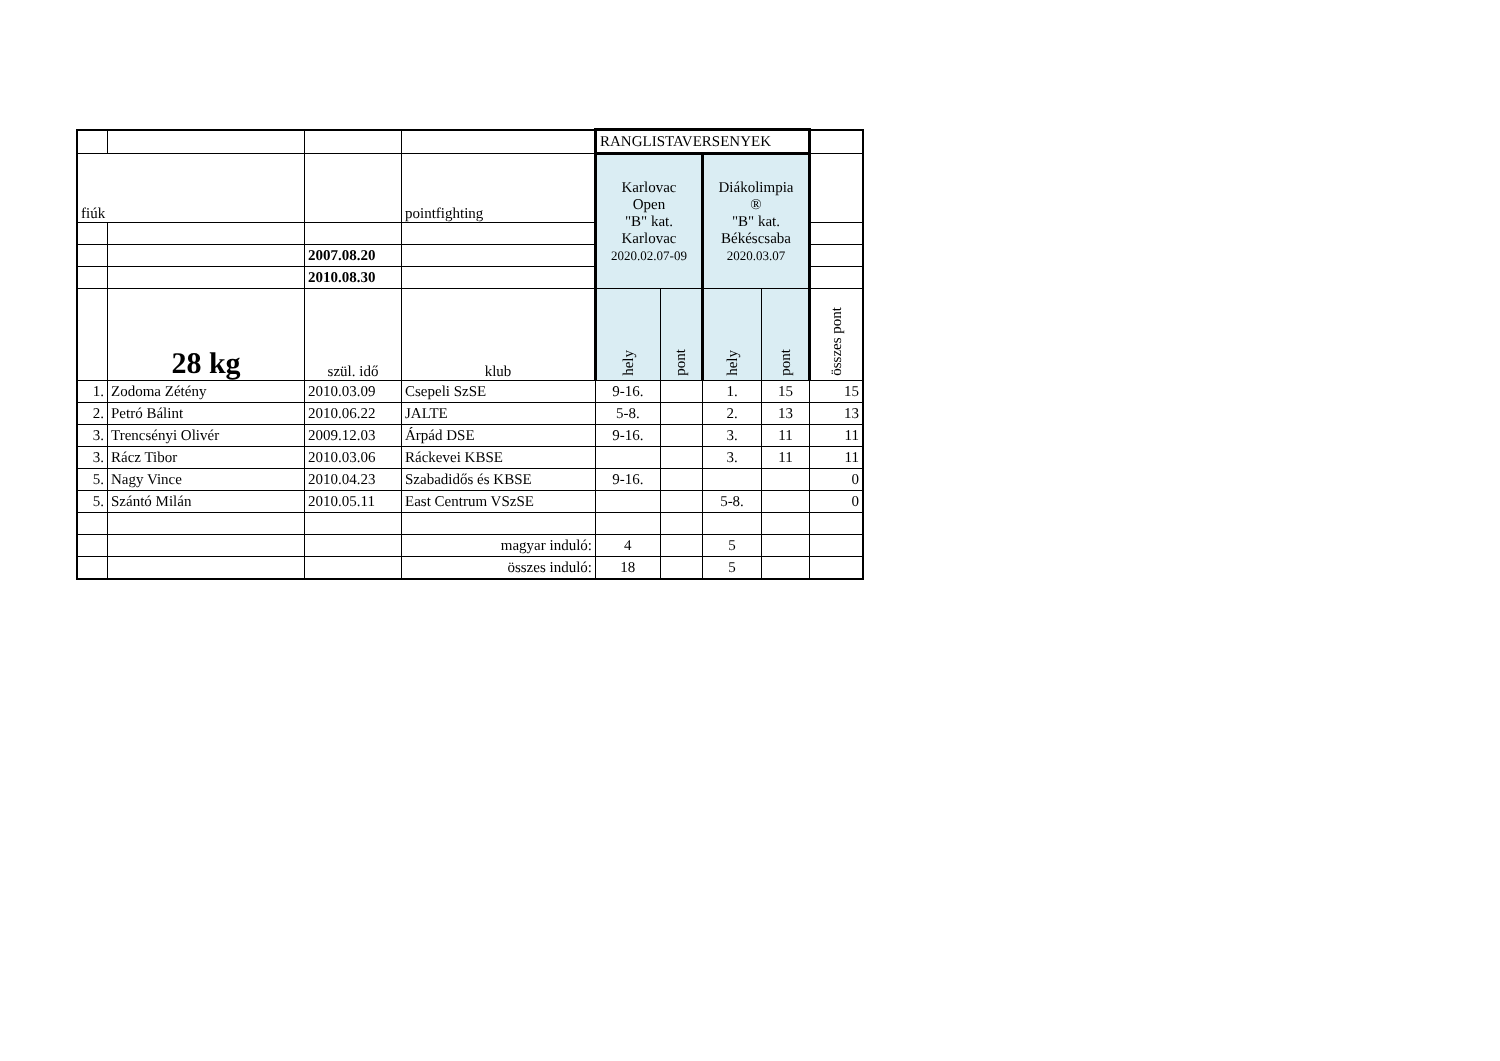| | | | | RANGLISTAVERSENYEK | | | | |
| fiúk | | | pointfighting | Karlovac Open "B" kat. Karlovac 2020.02.07-09 | | Diákolimpia ® "B" kat. Békéscsaba 2020.03.07 | | |
| | | 2007.08.20 | | | | | | |
| | | 2010.08.30 | | | | | | |
| | 28 kg | szül. idő | klub | hely | pont | hely | pont | összes pont |
| 1. | Zodoma Zétény | 2010.03.09 | Csepeli SzSE | 9-16. | | 1. | 15 | 15 |
| 2. | Petró Bálint | 2010.06.22 | JALTE | 5-8. | | 2. | 13 | 13 |
| 3. | Trencsényi Olivér | 2009.12.03 | Árpád DSE | 9-16. | | 3. | 11 | 11 |
| 3. | Rácz Tibor | 2010.03.06 | Ráckevei KBSE | | | 3. | 11 | 11 |
| 5. | Nagy Vince | 2010.04.23 | Szabadidős és KBSE | 9-16. | | | | 0 |
| 5. | Szántó Milán | 2010.05.11 | East Centrum VSzSE | | | 5-8. | | 0 |
| | | | magyar induló: | 4 | | 5 | | |
| | | | összes induló: | 18 | | 5 | | |